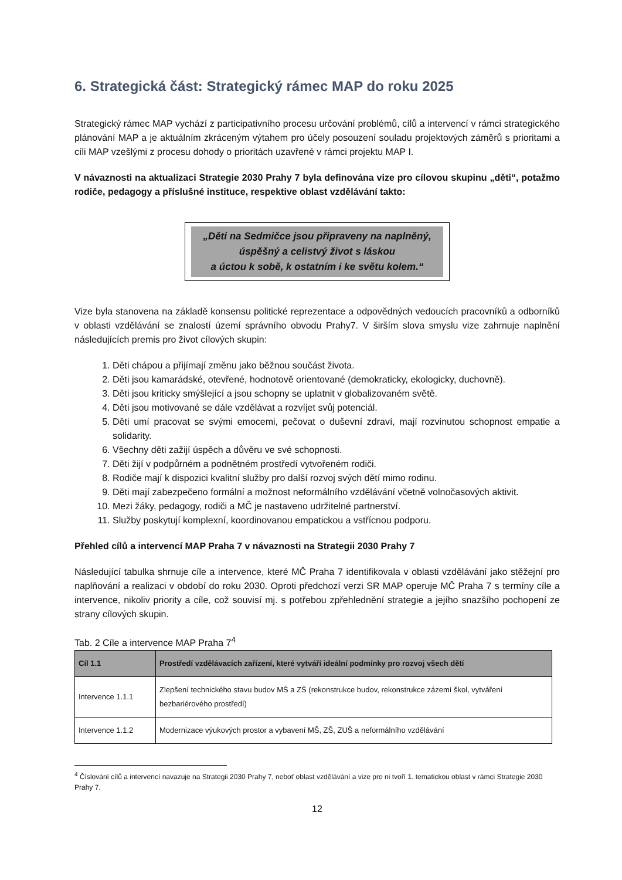6. Strategická část: Strategický rámec MAP do roku 2025
Strategický rámec MAP vychází z participativního procesu určování problémů, cílů a intervencí v rámci strategického plánování MAP a je aktuálním zkráceným výtahem pro účely posouzení souladu projektových záměrů s prioritami a cíli MAP vzešlými z procesu dohody o prioritách uzavřené v rámci projektu MAP I.
V návaznosti na aktualizaci Strategie 2030 Prahy 7 byla definována vize pro cílovou skupinu „děti“, potažmo rodiče, pedagogy a příslušné instituce, respektive oblast vzdělávání takto:
„Děti na Sedmičce jsou připraveny na naplněný,
úspěšný a celistvý život s láskou
a úctou k sobě, k ostatním i ke světu kolem.“
Vize byla stanovena na základě konsensu politické reprezentace a odpovědných vedoucích pracovníků a odborníků v oblasti vzdělávání se znalostí území správního obvodu Prahy7. V širším slova smyslu vize zahrnuje naplnění následujících premis pro život cílových skupin:
1. Děti chápou a přijímají změnu jako běžnou součást života.
2. Děti jsou kamarádské, otevřené, hodnotově orientované (demokraticky, ekologicky, duchovně).
3. Děti jsou kriticky smýšlející a jsou schopny se uplatnit v globalizovaném světě.
4. Děti jsou motivované se dále vzdělávat a rozvíjet svůj potenciál.
5. Děti umí pracovat se svými emocemi, pečovat o duševní zdraví, mají rozvinutou schopnost empatie a solidarity.
6. Všechny děti zažijí úspěch a důvěru ve své schopnosti.
7. Děti žijí v podpůrném a podnětném prostředí vytvořeném rodiči.
8. Rodiče mají k dispozici kvalitní služby pro další rozvoj svých dětí mimo rodinu.
9. Děti mají zabezpečeno formální a možnost neformálního vzdělávání včetně volnočasových aktivit.
10. Mezi žáky, pedagogy, rodiči a MČ je nastaveno udržitelné partnerství.
11. Služby poskytují komplexní, koordinovanou empatickou a vstřícnou podporu.
Přehled cílů a intervencí MAP Praha 7 v návaznosti na Strategii 2030 Prahy 7
Následující tabulka shrnuje cíle a intervence, které MČ Praha 7 identifikovala v oblasti vzdělávání jako stěžejní pro naplňování a realizaci v období do roku 2030. Oproti předchozí verzi SR MAP operuje MČ Praha 7 s termíny cíle a intervence, nikoliv priority a cíle, což souvisí mj. s potřebou zpřehlednění strategie a jejího snazšího pochopení ze strany cílových skupin.
Tab. 2 Cíle a intervence MAP Praha 7<sup>4</sup>
| Cíl 1.1 | Prostředí vzdělávacích zařízení, které vytváří ideální podmínky pro rozvoj všech dětí |
| --- | --- |
| Intervence 1.1.1 | Zlepšení technického stavu budov MŠ a ZŠ (rekonstrukce budov, rekonstrukce zázemí škol, vytváření bezbariérového prostředí) |
| Intervence 1.1.2 | Modernizace výukových prostor a vybavení MŠ, ZŠ, ZUŠ a neformálního vzdělávání |
<sup>4</sup> Číslování cílů a intervencí navazuje na Strategii 2030 Prahy 7, neboť oblast vzdělávání a vize pro ni tvoří 1. tematickou oblast v rámci Strategie 2030 Prahy 7.
12